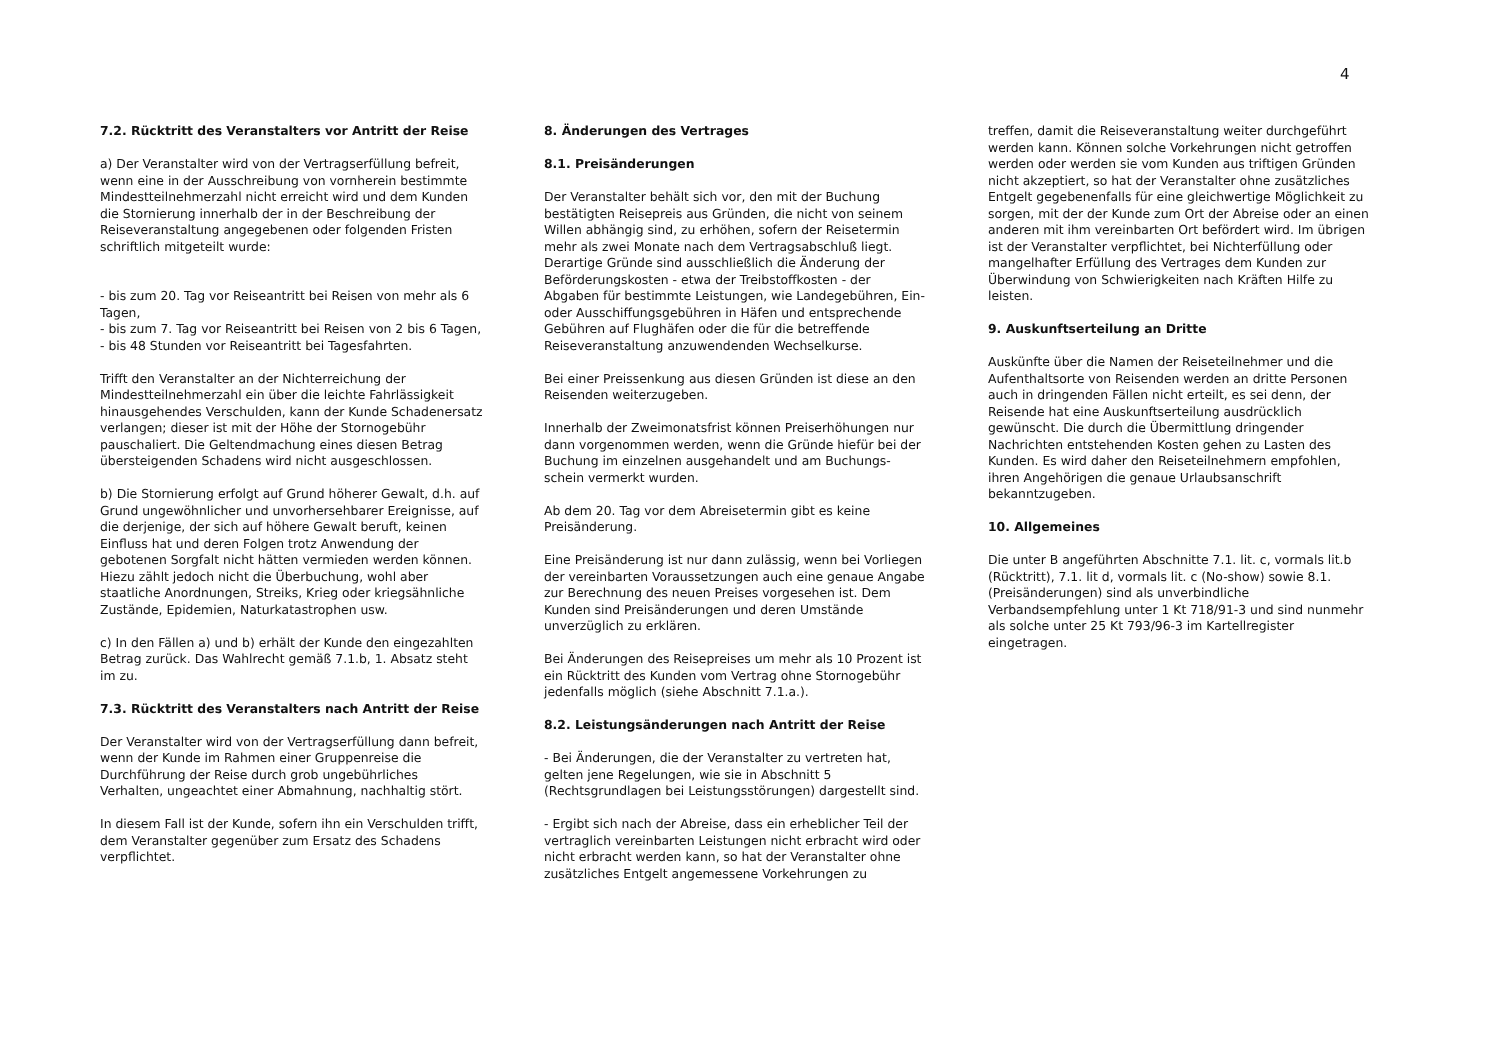4
7.2. Rücktritt des Veranstalters vor Antritt der Reise
a) Der Veranstalter wird von der Vertragserfüllung befreit, wenn eine in der Ausschreibung von vornherein bestimmte Mindestteilnehmerzahl nicht erreicht wird und dem Kunden die Stornierung innerhalb der in der Beschreibung der Reiseveranstaltung angegebenen oder folgenden Fristen schriftlich mitgeteilt wurde:
- bis zum 20. Tag vor Reiseantritt bei Reisen von mehr als 6 Tagen,
- bis zum 7. Tag vor Reiseantritt bei Reisen von 2 bis 6 Tagen,
- bis 48 Stunden vor Reiseantritt bei Tagesfahrten.
Trifft den Veranstalter an der Nichterreichung der Mindestteilnehmerzahl ein über die leichte Fahrlässigkeit hinausgehendes Verschulden, kann der Kunde Schadenersatz verlangen; dieser ist mit der Höhe der Stornogebühr pauschaliert. Die Geltendmachung eines diesen Betrag übersteigenden Schadens wird nicht ausgeschlossen.
b) Die Stornierung erfolgt auf Grund höherer Gewalt, d.h. auf Grund ungewöhnlicher und unvorhersehbarer Ereignisse, auf die derjenige, der sich auf höhere Gewalt beruft, keinen Einfluss hat und deren Folgen trotz Anwendung der gebotenen Sorgfalt nicht hätten vermieden werden können. Hiezu zählt jedoch nicht die Überbuchung, wohl aber staatliche Anordnungen, Streiks, Krieg oder kriegsähnliche Zustände, Epidemien, Naturkatastrophen usw.
c) In den Fällen a) und b) erhält der Kunde den eingezahlten Betrag zurück. Das Wahlrecht gemäß 7.1.b, 1. Absatz steht im zu.
7.3. Rücktritt des Veranstalters nach Antritt der Reise
Der Veranstalter wird von der Vertragserfüllung dann befreit, wenn der Kunde im Rahmen einer Gruppenreise die Durchführung der Reise durch grob ungebührliches Verhalten, ungeachtet einer Abmahnung, nachhaltig stört.
In diesem Fall ist der Kunde, sofern ihn ein Verschulden trifft, dem Veranstalter gegenüber zum Ersatz des Schadens verpflichtet.
8. Änderungen des Vertrages
8.1. Preisänderungen
Der Veranstalter behält sich vor, den mit der Buchung bestätigten Reisepreis aus Gründen, die nicht von seinem Willen abhängig sind, zu erhöhen, sofern der Reisetermin mehr als zwei Monate nach dem Vertragsabschluß liegt. Derartige Gründe sind ausschließlich die Änderung der Beförderungskosten - etwa der Treibstoffkosten - der Abgaben für bestimmte Leistungen, wie Landegebühren, Ein- oder Ausschiffungsgebühren in Häfen und entsprechende Gebühren auf Flughäfen oder die für die betreffende Reiseveranstaltung anzuwendenden Wechselkurse.
Bei einer Preissenkung aus diesen Gründen ist diese an den Reisenden weiterzugeben.
Innerhalb der Zweimonatsfrist können Preiserhöhungen nur dann vorgenommen werden, wenn die Gründe hiefür bei der Buchung im einzelnen ausgehandelt und am Buchungs-schein vermerkt wurden.
Ab dem 20. Tag vor dem Abreisetermin gibt es keine Preisänderung.
Eine Preisänderung ist nur dann zulässig, wenn bei Vorliegen der vereinbarten Voraussetzungen auch eine genaue Angabe zur Berechnung des neuen Preises vorgesehen ist. Dem Kunden sind Preisänderungen und deren Umstände unverzüglich zu erklären.
Bei Änderungen des Reisepreises um mehr als 10 Prozent ist ein Rücktritt des Kunden vom Vertrag ohne Stornogebühr jedenfalls möglich (siehe Abschnitt 7.1.a.).
8.2. Leistungsänderungen nach Antritt der Reise
- Bei Änderungen, die der Veranstalter zu vertreten hat, gelten jene Regelungen, wie sie in Abschnitt 5 (Rechtsgrundlagen bei Leistungsstörungen) dargestellt sind.
- Ergibt sich nach der Abreise, dass ein erheblicher Teil der vertraglich vereinbarten Leistungen nicht erbracht wird oder nicht erbracht werden kann, so hat der Veranstalter ohne zusätzliches Entgelt angemessene Vorkehrungen zu
treffen, damit die Reiseveranstaltung weiter durchgeführt werden kann. Können solche Vorkehrungen nicht getroffen werden oder werden sie vom Kunden aus triftigen Gründen nicht akzeptiert, so hat der Veranstalter ohne zusätzliches Entgelt gegebenenfalls für eine gleichwertige Möglichkeit zu sorgen, mit der der Kunde zum Ort der Abreise oder an einen anderen mit ihm vereinbarten Ort befördert wird. Im übrigen ist der Veranstalter verpflichtet, bei Nichterfüllung oder mangelhafter Erfüllung des Vertrages dem Kunden zur Überwindung von Schwierigkeiten nach Kräften Hilfe zu leisten.
9. Auskunftserteilung an Dritte
Auskünfte über die Namen der Reiseteilnehmer und die Aufenthaltsorte von Reisenden werden an dritte Personen auch in dringenden Fällen nicht erteilt, es sei denn, der Reisende hat eine Auskunftserteilung ausdrücklich gewünscht. Die durch die Übermittlung dringender Nachrichten entstehenden Kosten gehen zu Lasten des Kunden. Es wird daher den Reiseteilnehmern empfohlen, ihren Angehörigen die genaue Urlaubsanschrift bekanntzugeben.
10. Allgemeines
Die unter B angeführten Abschnitte 7.1. lit. c, vormals lit.b (Rücktritt), 7.1. lit d, vormals lit. c (No-show) sowie 8.1. (Preisänderungen) sind als unverbindliche Verbandsempfehlung unter 1 Kt 718/91-3 und sind nunmehr als solche unter 25 Kt 793/96-3 im Kartellregister eingetragen.